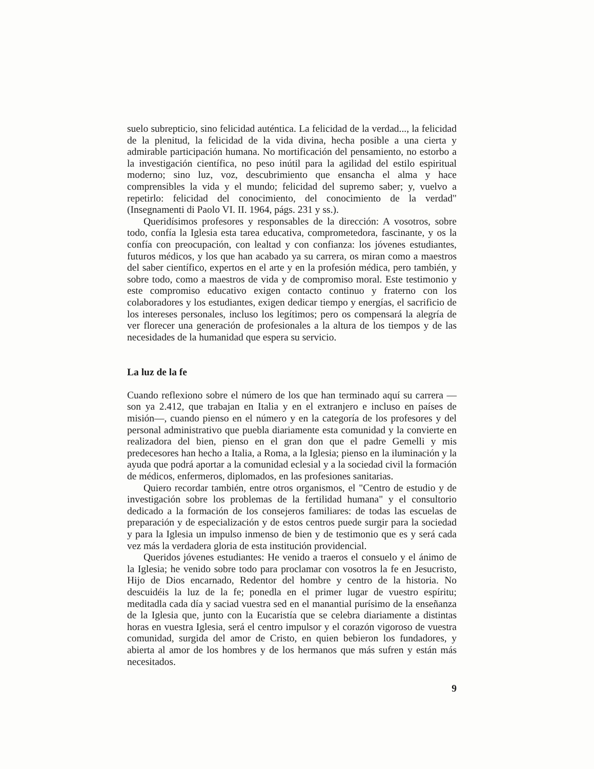suelo subrepticio, sino felicidad auténtica. La felicidad de la verdad..., la felicidad de la plenitud, la felicidad de la vida divina, hecha posible a una cierta y admirable participación humana. No mortificación del pensamiento, no estorbo a la investigación científica, no peso inútil para la agilidad del estilo espiritual moderno; sino luz, voz, descubrimiento que ensancha el alma y hace comprensibles la vida y el mundo; felicidad del supremo saber; y, vuelvo a repetirlo: felicidad del conocimiento, del conocimiento de la verdad" (Insegnamenti di Paolo VI. II. 1964, págs. 231 y ss.).
Queridísimos profesores y responsables de la dirección: A vosotros, sobre todo, confía la Iglesia esta tarea educativa, comprometedora, fascinante, y os la confía con preocupación, con lealtad y con confianza: los jóvenes estudiantes, futuros médicos, y los que han acabado ya su carrera, os miran como a maestros del saber científico, expertos en el arte y en la profesión médica, pero también, y sobre todo, como a maestros de vida y de compromiso moral. Este testimonio y este compromiso educativo exigen contacto continuo y fraterno con los colaboradores y los estudiantes, exigen dedicar tiempo y energías, el sacrificio de los intereses personales, incluso los legítimos; pero os compensará la alegría de ver florecer una generación de profesionales a la altura de los tiempos y de las necesidades de la humanidad que espera su servicio.
La luz de la fe
Cuando reflexiono sobre el número de los que han terminado aquí su carrera —son ya 2.412, que trabajan en Italia y en el extranjero e incluso en países de misión—, cuando pienso en el número y en la categoría de los profesores y del personal administrativo que puebla diariamente esta comunidad y la convierte en realizadora del bien, pienso en el gran don que el padre Gemelli y mis predecesores han hecho a Italia, a Roma, a la Iglesia; pienso en la iluminación y la ayuda que podrá aportar a la comunidad eclesial y a la sociedad civil la formación de médicos, enfermeros, diplomados, en las profesiones sanitarias.
Quiero recordar también, entre otros organismos, el "Centro de estudio y de investigación sobre los problemas de la fertilidad humana" y el consultorio dedicado a la formación de los consejeros familiares: de todas las escuelas de preparación y de especialización y de estos centros puede surgir para la sociedad y para la Iglesia un impulso inmenso de bien y de testimonio que es y será cada vez más la verdadera gloria de esta institución providencial.
Queridos jóvenes estudiantes: He venido a traeros el consuelo y el ánimo de la Iglesia; he venido sobre todo para proclamar con vosotros la fe en Jesucristo, Hijo de Dios encarnado, Redentor del hombre y centro de la historia. No descuidéis la luz de la fe; ponedla en el primer lugar de vuestro espíritu; meditadla cada día y saciad vuestra sed en el manantial purísimo de la enseñanza de la Iglesia que, junto con la Eucaristía que se celebra diariamente a distintas horas en vuestra Iglesia, será el centro impulsor y el corazón vigoroso de vuestra comunidad, surgida del amor de Cristo, en quien bebieron los fundadores, y abierta al amor de los hombres y de los hermanos que más sufren y están más necesitados.
9